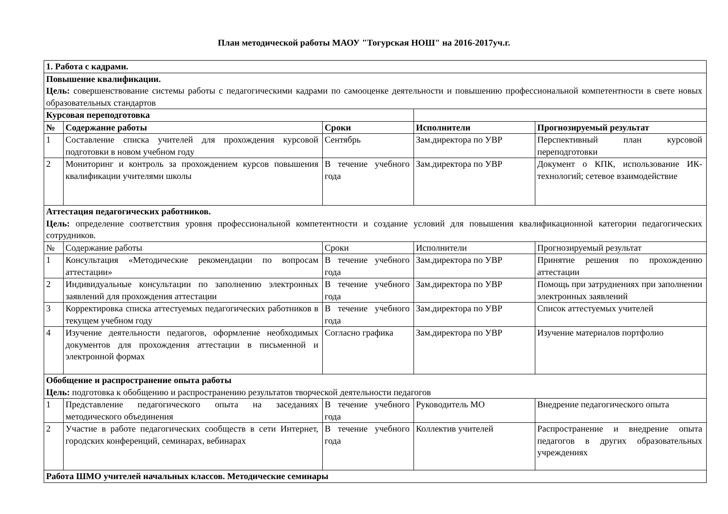План методической работы МАОУ "Тогурская НОШ" на 2016-2017уч.г.
| 1. Работа с кадрами. | | | | |
| Повышение квалификации. Цель: совершенствование системы работы с педагогическими кадрами по самооценке деятельности и повышению профессиональной компетентности в свете новых образовательных стандартов | | | | |
| Курсовая переподготовка | | | | |
| № | Содержание работы | Сроки | Исполнители | Прогнозируемый результат |
| 1 | Составление списка учителей для прохождения курсовой подготовки в новом учебном году | Сентябрь | Зам.директора по УВР | Перспективный план курсовой переподготовки |
| 2 | Мониторинг и контроль за прохождением курсов повышения квалификации учителями школы | В течение учебного года | Зам.директора по УВР | Документ о КПК, использование ИК- технологий; сетевое взаимодействие |
| Аттестация педагогических работников. Цель: определение соответствия уровня профессиональной компетентности и создание условий для повышения квалификационной категории педагогических сотрудников. | | | | |
| № | Содержание работы | Сроки | Исполнители | Прогнозируемый результат |
| 1 | Консультация «Методические рекомендации по вопросам аттестации» | В течение учебного года | Зам.директора по УВР | Принятие решения по прохождению аттестации |
| 2 | Индивидуальные консультации по заполнению электронных заявлений для прохождения аттестации | В течение учебного года | Зам.директора по УВР | Помощь при затруднениях при заполнении электронных заявлений |
| 3 | Корректировка списка аттестуемых педагогических работников в текущем учебном году | В течение учебного года | Зам.директора по УВР | Список аттестуемых учителей |
| 4 | Изучение деятельности педагогов, оформление необходимых документов для прохождения аттестации в письменной и электронной формах | Согласно графика | Зам.директора по УВР | Изучение материалов портфолио |
| Обобщение и распространение опыта работы Цель: подготовка к обобщению и распространению результатов творческой деятельности педагогов | | | | |
| 1 | Представление педагогического опыта на заседаниях методического объединения | В течение учебного года | Руководитель МО | Внедрение педагогического опыта |
| 2 | Участие в работе педагогических сообществ в сети Интернет, городских конференций, семинарах, вебинарах | В течение учебного года | Коллектив учителей | Распространение и внедрение опыта педагогов в других образовательных учреждениях |
| Работа ШМО учителей начальных классов. Методические семинары | | | | |